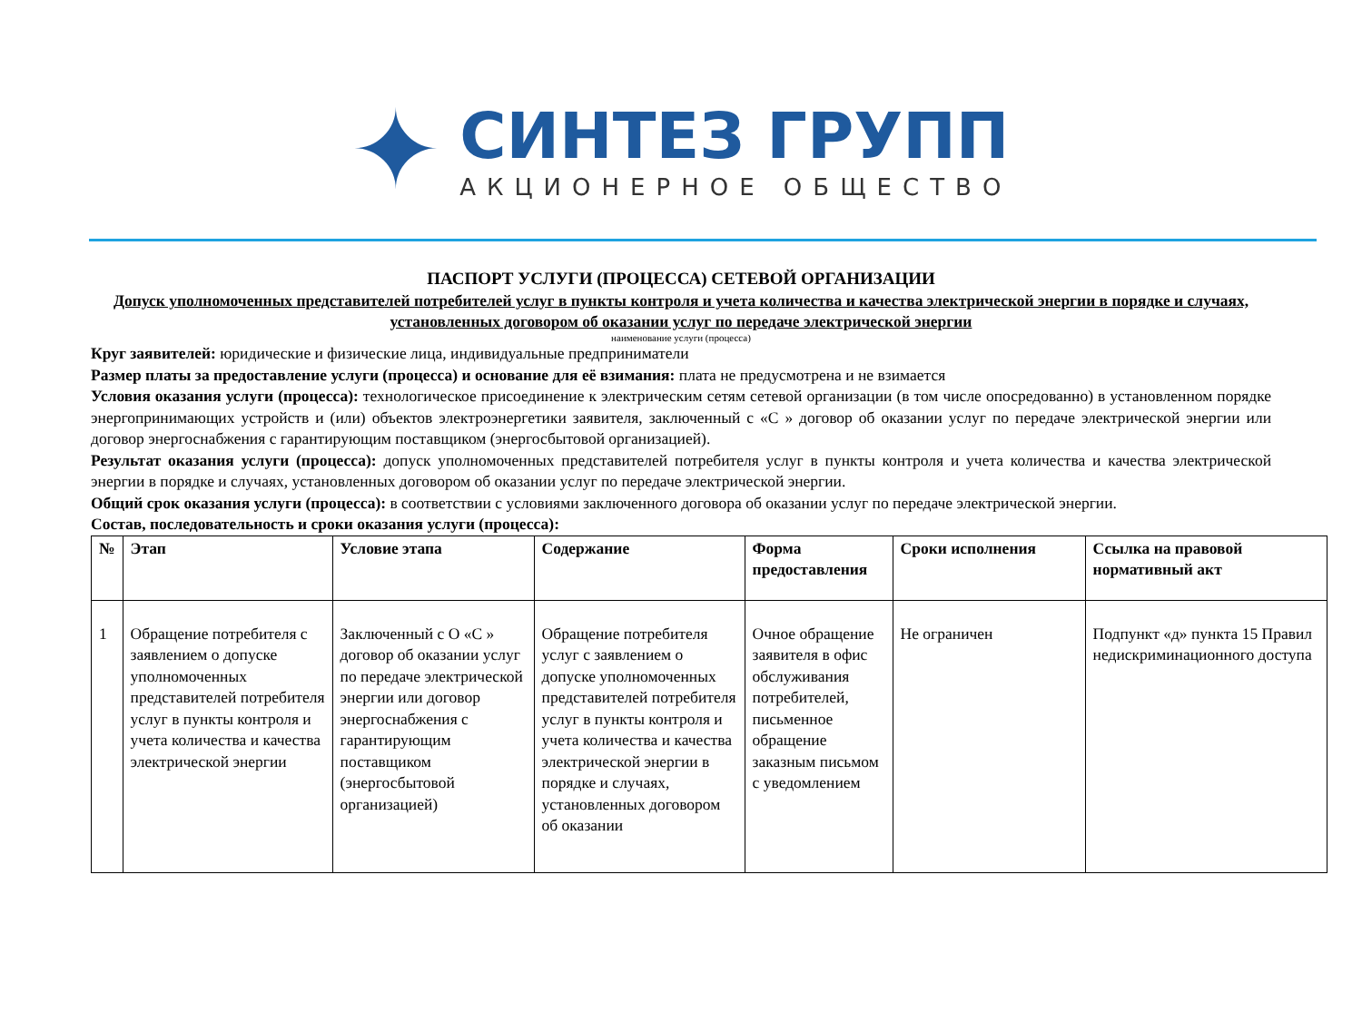✦
СИНТЕЗ ГРУПП
АКЦИОНЕРНОЕ ОБЩЕСТВО
ПАСПОРТ УСЛУГИ (ПРОЦЕССА) СЕТЕВОЙ ОРГАНИЗАЦИИ
Допуск уполномоченных представителей потребителей услуг в пункты контроля и учета количества и качества электрической энергии в порядке и случаях, установленных договором об оказании услуг по передаче электрической энергии
наименование услуги (процесса)
Круг заявителей: юридические и физические лица, индивидуальные предприниматели
Размер платы за предоставление услуги (процесса) и основание для её взимания: плата не предусмотрена и не взимается
Условия оказания услуги (процесса): технологическое присоединение к электрическим сетям сетевой организации (в том числе опосредованно) в установленном порядке энергопринимающих устройств и (или) объектов электроэнергетики заявителя, заключенный с «С » договор об оказании услуг по передаче электрической энергии или договор энергоснабжения с гарантирующим поставщиком (энергосбытовой организацией).
Результат оказания услуги (процесса): допуск уполномоченных представителей потребителя услуг в пункты контроля и учета количества и качества электрической энергии в порядке и случаях, установленных договором об оказании услуг по передаче электрической энергии.
Общий срок оказания услуги (процесса): в соответствии с условиями заключенного договора об оказании услуг по передаче электрической энергии.
Состав, последовательность и сроки оказания услуги (процесса):
| № | Этап | Условие этапа | Содержание | Форма предоставления | Сроки исполнения | Ссылка на правовой нормативный акт |
| --- | --- | --- | --- | --- | --- | --- |
| 1 | Обращение потребителя с заявлением о допуске уполномоченных представителей потребителя услуг в пункты контроля и учета количества и качества электрической энергии | Заключенный с О «С » договор об оказании услуг по передаче электрической энергии или договор энергоснабжения с гарантирующим поставщиком (энергосбытовой организацией) | Обращение потребителя услуг с заявлением о допуске уполномоченных представителей потребителя услуг в пункты контроля и учета количества и качества электрической энергии в порядке и случаях, установленных договором об оказании | Очное обращение заявителя в офис обслуживания потребителей, письменное обращение заказным письмом с уведомлением | Не ограничен | Подпункт «д» пункта 15 Правил недискриминационного доступа |